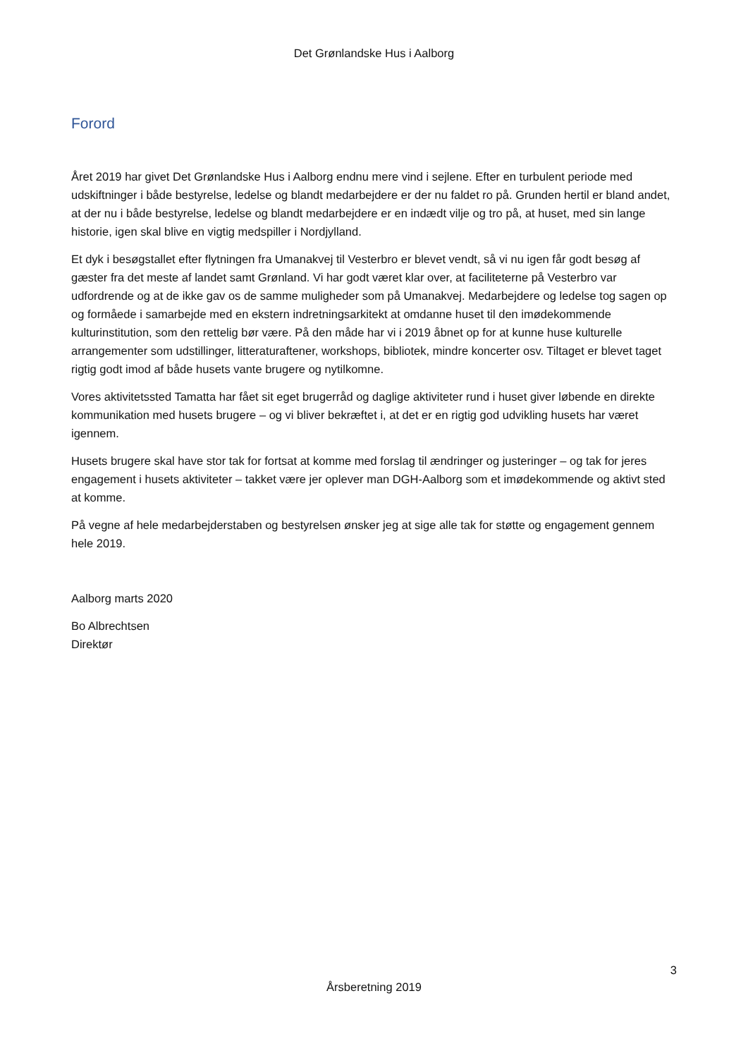Det Grønlandske Hus i Aalborg
Forord
Året 2019 har givet Det Grønlandske Hus i Aalborg endnu mere vind i sejlene. Efter en turbulent periode med udskiftninger i både bestyrelse, ledelse og blandt medarbejdere er der nu faldet ro på. Grunden hertil er bland andet, at der nu i både bestyrelse, ledelse og blandt medarbejdere er en indædt vilje og tro på, at huset, med sin lange historie, igen skal blive en vigtig medspiller i Nordjylland.
Et dyk i besøgstallet efter flytningen fra Umanakvej til Vesterbro er blevet vendt, så vi nu igen får godt besøg af gæster fra det meste af landet samt Grønland. Vi har godt været klar over, at faciliteterne på Vesterbro var udfordrende og at de ikke gav os de samme muligheder som på Umanakvej. Medarbejdere og ledelse tog sagen op og formåede i samarbejde med en ekstern indretningsarkitekt at omdanne huset til den imødekommende kulturinstitution, som den rettelig bør være. På den måde har vi i 2019 åbnet op for at kunne huse kulturelle arrangementer som udstillinger, litteraturaftener, workshops, bibliotek, mindre koncerter osv. Tiltaget er blevet taget rigtig godt imod af både husets vante brugere og nytilkomne.
Vores aktivitetssted Tamatta har fået sit eget brugerråd og daglige aktiviteter rund i huset giver løbende en direkte kommunikation med husets brugere – og vi bliver bekræftet i, at det er en rigtig god udvikling husets har været igennem.
Husets brugere skal have stor tak for fortsat at komme med forslag til ændringer og justeringer – og tak for jeres engagement i husets aktiviteter – takket være jer oplever man DGH-Aalborg som et imødekommende og aktivt sted at komme.
På vegne af hele medarbejderstaben og bestyrelsen ønsker jeg at sige alle tak for støtte og engagement gennem hele 2019.
Aalborg marts 2020
Bo Albrechtsen
Direktør
3
Årsberetning 2019